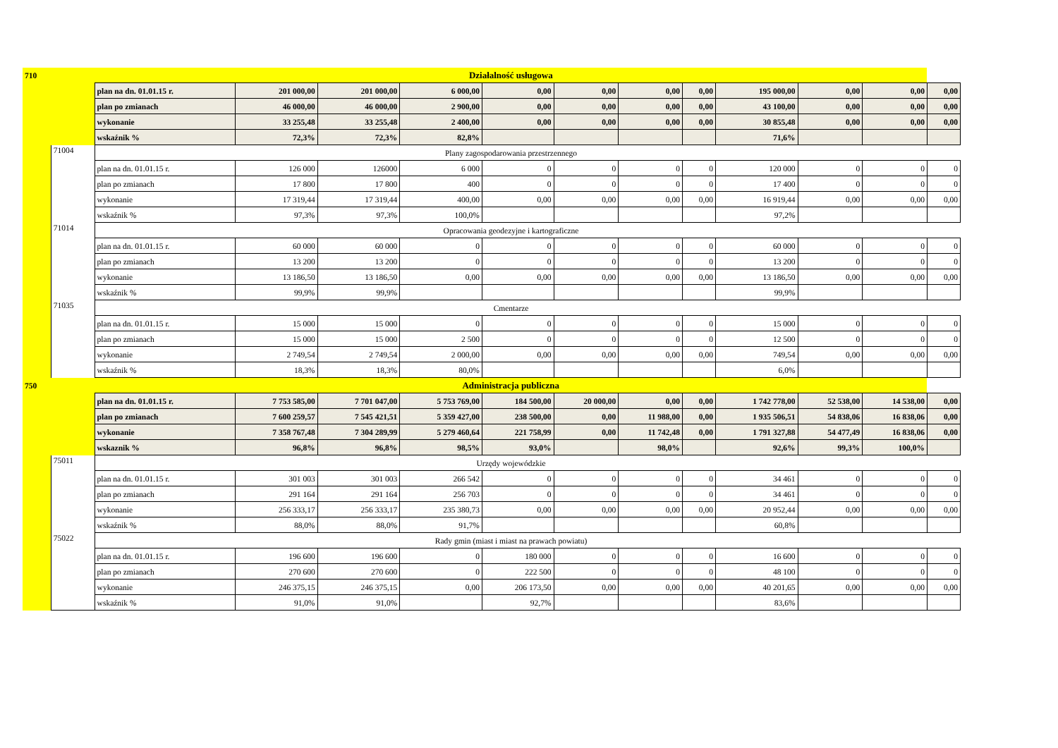| 710 | | Działalność usługowa | | | | | | | | | | | |
| | | plan na dn. 01.01.15 r. | 201 000,00 | 201 000,00 | 6 000,00 | 0,00 | 0,00 | 0,00 | 0,00 | 195 000,00 | 0,00 | 0,00 | 0,00 |
| | | plan po zmianach | 46 000,00 | 46 000,00 | 2 900,00 | 0,00 | 0,00 | 0,00 | 0,00 | 43 100,00 | 0,00 | 0,00 | 0,00 |
| | | wykonanie | 33 255,48 | 33 255,48 | 2 400,00 | 0,00 | 0,00 | 0,00 | 0,00 | 30 855,48 | 0,00 | 0,00 | 0,00 |
| | | wskaźnik % | 72,3% | 72,3% | 82,8% | | | | | 71,6% | | | |
| | 71004 | Plany zagospodarowania przestrzennego | | | | | | | | | | | |
| | | plan na dn. 01.01.15 r. | 126 000 | 126000 | 6 000 | 0 | 0 | 0 | 0 | 120 000 | 0 | 0 | 0 |
| | | plan po zmianach | 17 800 | 17 800 | 400 | 0 | 0 | 0 | 0 | 17 400 | 0 | 0 | 0 |
| | | wykonanie | 17 319,44 | 17 319,44 | 400,00 | 0,00 | 0,00 | 0,00 | 0,00 | 16 919,44 | 0,00 | 0,00 | 0,00 |
| | | wskaźnik % | 97,3% | 97,3% | 100,0% | | | | | 97,2% | | | |
| | 71014 | Opracowania geodezyjne i kartograficzne | | | | | | | | | | | |
| | | plan na dn. 01.01.15 r. | 60 000 | 60 000 | 0 | 0 | 0 | 0 | 0 | 60 000 | 0 | 0 | 0 |
| | | plan po zmianach | 13 200 | 13 200 | 0 | 0 | 0 | 0 | 0 | 13 200 | 0 | 0 | 0 |
| | | wykonanie | 13 186,50 | 13 186,50 | 0,00 | 0,00 | 0,00 | 0,00 | 0,00 | 13 186,50 | 0,00 | 0,00 | 0,00 |
| | | wskaźnik % | 99,9% | 99,9% | | | | | | 99,9% | | | |
| | 71035 | Cmentarze | | | | | | | | | | | |
| | | plan na dn. 01.01.15 r. | 15 000 | 15 000 | 0 | 0 | 0 | 0 | 0 | 15 000 | 0 | 0 | 0 |
| | | plan po zmianach | 15 000 | 15 000 | 2 500 | 0 | 0 | 0 | 0 | 12 500 | 0 | 0 | 0 |
| | | wykonanie | 2 749,54 | 2 749,54 | 2 000,00 | 0,00 | 0,00 | 0,00 | 0,00 | 749,54 | 0,00 | 0,00 | 0,00 |
| | | wskaźnik % | 18,3% | 18,3% | 80,0% | | | | | 6,0% | | | |
| 750 | | Administracja publiczna | | | | | | | | | | | |
| | | plan na dn. 01.01.15 r. | 7 753 585,00 | 7 701 047,00 | 5 753 769,00 | 184 500,00 | 20 000,00 | 0,00 | 0,00 | 1 742 778,00 | 52 538,00 | 14 538,00 | 0,00 |
| | | plan po zmianach | 7 600 259,57 | 7 545 421,51 | 5 359 427,00 | 238 500,00 | 0,00 | 11 988,00 | 0,00 | 1 935 506,51 | 54 838,06 | 16 838,06 | 0,00 |
| | | wykonanie | 7 358 767,48 | 7 304 289,99 | 5 279 460,64 | 221 758,99 | 0,00 | 11 742,48 | 0,00 | 1 791 327,88 | 54 477,49 | 16 838,06 | 0,00 |
| | | wskaznik % | 96,8% | 96,8% | 98,5% | 93,0% | | 98,0% | | 92,6% | 99,3% | 100,0% | |
| | 75011 | Urzędy wojewódzkie | | | | | | | | | | | |
| | | plan na dn. 01.01.15 r. | 301 003 | 301 003 | 266 542 | 0 | 0 | 0 | 0 | 34 461 | 0 | 0 | 0 |
| | | plan po zmianach | 291 164 | 291 164 | 256 703 | 0 | 0 | 0 | 0 | 34 461 | 0 | 0 | 0 |
| | | wykonanie | 256 333,17 | 256 333,17 | 235 380,73 | 0,00 | 0,00 | 0,00 | 0,00 | 20 952,44 | 0,00 | 0,00 | 0,00 |
| | | wskaźnik % | 88,0% | 88,0% | 91,7% | | | | | 60,8% | | | |
| | 75022 | Rady gmin (miast i miast na prawach powiatu) | | | | | | | | | | | |
| | | plan na dn. 01.01.15 r. | 196 600 | 196 600 | 0 | 180 000 | 0 | 0 | 0 | 16 600 | 0 | 0 | 0 |
| | | plan po zmianach | 270 600 | 270 600 | 0 | 222 500 | 0 | 0 | 0 | 48 100 | 0 | 0 | 0 |
| | | wykonanie | 246 375,15 | 246 375,15 | 0,00 | 206 173,50 | 0,00 | 0,00 | 0,00 | 40 201,65 | 0,00 | 0,00 | 0,00 |
| | | wskaźnik % | 91,0% | 91,0% | | 92,7% | | | | 83,6% | | | |